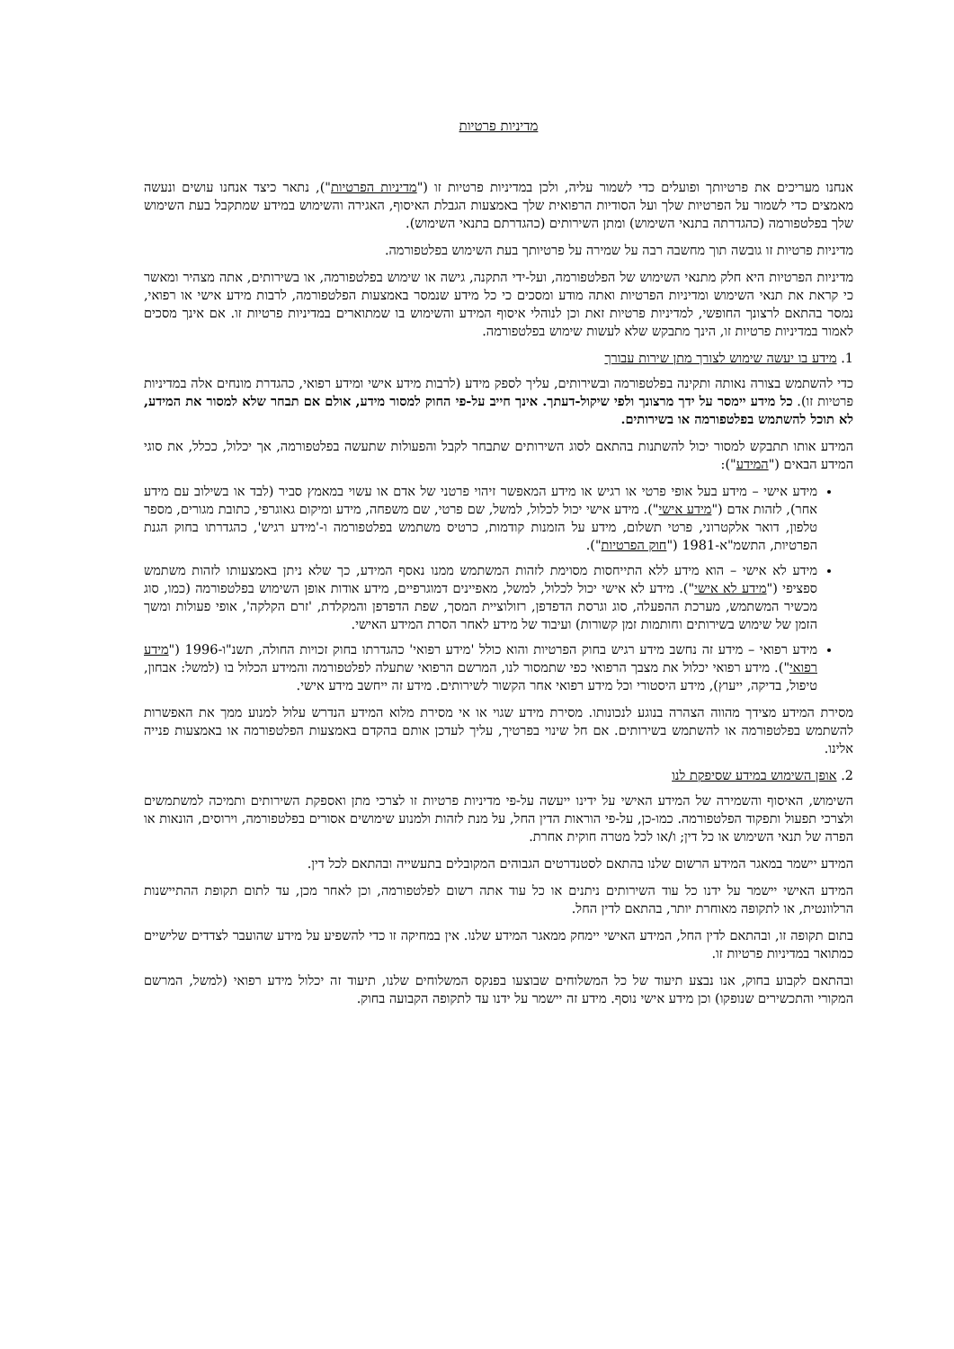מדיניות פרטיות
אנחנו מעריכים את פרטיותך ופועלים כדי לשמור עליה, ולכן במדיניות פרטיות זו ("מדיניות הפרטיות"), נתאר כיצד אנחנו עושים ונעשה מאמצים כדי לשמור על הפרטיות שלך ועל הסודיות הרפואית שלך באמצעות הגבלת האיסוף, האגירה והשימוש במידע שמתקבל בעת השימוש שלך בפלטפורמה (כהגדרתה בתנאי השימוש) ומתן השירותים (כהגדרתם בתנאי השימוש).
מדיניות פרטיות זו גובשה תוך מחשבה רבה על שמירה על פרטיותך בעת השימוש בפלטפורמה.
מדיניות הפרטיות היא חלק מתנאי השימוש של הפלטפורמה, ועל-ידי התקנה, גישה או שימוש בפלטפורמה, או בשירותים, אתה מצהיר ומאשר כי קראת את תנאי השימוש ומדיניות הפרטיות ואתה מודע ומסכים כי כל מידע שנמסר באמצעות הפלטפורמה, לרבות מידע אישי או רפואי, נמסר בהתאם לרצונך החופשי, למדיניות פרטיות זאת וכן לנוהלי איסוף המידע והשימוש בו שמתוארים במדיניות פרטיות זו. אם אינך מסכים לאמור במדיניות פרטיות זו, הינך מתבקש שלא לעשות שימוש בפלטפורמה.
1. מידע בו יעשה שימוש לצורך מתן שירות עבורך
כדי להשתמש בצורה נאותה ותקינה בפלטפורמה ובשירותים, עליך לספק מידע (לרבות מידע אישי ומידע רפואי, כהגדרת מונחים אלה במדיניות פרטיות זו). כל מידע יימסר על ידך מרצונך ולפי שיקול-דעתך. אינך חייב על-פי החוק למסור מידע, אולם אם תבחר שלא למסור את המידע, לא תוכל להשתמש בפלטפורמה או בשירותים.
המידע אותו תתבקש למסור יכול להשתנות בהתאם לסוג השירותים שתבחר לקבל והפעולות שתעשה בפלטפורמה, אך יכלול, ככלל, את סוגי המידע הבאים ("המידע"):
מידע אישי – מידע בעל אופי פרטי או רגיש או מידע המאפשר זיהוי פרטני של אדם או עשוי במאמץ סביר (לבד או בשילוב עם מידע אחר), לזהות אדם ("מידע אישי"). מידע אישי יכול לכלול, למשל, שם פרטי, שם משפחה, מידע ומיקום גאוגרפי, כתובת מגורים, מספר טלפון, דואר אלקטרוני, פרטי תשלום, מידע על הזמנות קודמות, כרטיס משתמש בפלטפורמה ו-'מידע רגיש', כהגדרתו בחוק הגנת הפרטיות, התשמ"א-1981 ("חוק הפרטיות").
מידע לא אישי – הוא מידע ללא התייחסות מסוימת לזהות המשתמש ממנו נאסף המידע, כך שלא ניתן באמצעותו לזהות משתמש ספציפי ("מידע לא אישי"). מידע לא אישי יכול לכלול, למשל, מאפיינים דמוגרפיים, מידע אודות אופן השימוש בפלטפורמה (כמו, סוג מכשיר המשתמש, מערכת ההפעלה, סוג וגרסת הדפדפן, רזולוציית המסך, שפת הדפדפן והמקלדת, 'זרם הקלקה', אופי פעולות ומשך הזמן של שימוש בשירותים וחותמות זמן קשורות) ועיבוד של מידע לאחר הסרת המידע האישי.
מידע רפואי – מידע זה נחשב מידע רגיש בחוק הפרטיות והוא כולל 'מידע רפואי' כהגדרתו בחוק זכויות החולה, תשנ"ו-1996 ("מידע רפואי"). מידע רפואי יכלול את מצבך הרפואי כפי שתמסור לנו, המרשם הרפואי שתעלה לפלטפורמה והמידע הכלול בו (למשל: אבחון, טיפול, בדיקה, ייעוץ), מידע היסטורי וכל מידע רפואי אחר הקשור לשירותים. מידע זה ייחשב מידע אישי.
מסירת המידע מצידך מהווה הצהרה בנוגע לנכונותו. מסירת מידע שגוי או אי מסירת מלוא המידע הנדרש עלול למנוע ממך את האפשרות להשתמש בפלטפורמה או להשתמש בשירותים. אם חל שינוי בפרטיך, עליך לעדכן אותם בהקדם באמצעות הפלטפורמה או באמצעות פנייה אלינו.
2. אופן השימוש במידע שסיפקת לנו
השימוש, האיסוף והשמירה של המידע האישי על ידינו ייעשה על-פי מדיניות פרטיות זו לצרכי מתן ואספקת השירותים ותמיכה למשתמשים ולצרכי תפעול ותפקוד הפלטפורמה. כמו-כן, על-פי הוראות הדין החל, על מנת לזהות ולמנוע שימושים אסורים בפלטפורמה, וירוסים, הונאות או הפרה של תנאי השימוש או כל דין; ו/או לכל מטרה חוקית אחרת.
המידע יישמר במאגר המידע הרשום שלנו בהתאם לסטנדרטים הגבוהים המקובלים בתעשייה ובהתאם לכל דין.
המידע האישי יישמר על ידנו כל עוד השירותים ניתנים או כל עוד אתה רשום לפלטפורמה, וכן לאחר מכן, עד לתום תקופת ההתיישנות הרלוונטית, או לתקופה מאוחרת יותר, בהתאם לדין החל.
בתום תקופה זו, ובהתאם לדין החל, המידע האישי יימחק ממאגר המידע שלנו. אין במחיקה זו כדי להשפיע על מידע שהועבר לצדדים שלישיים כמתואר במדיניות פרטיות זו.
ובהתאם לקבוע בחוק, אנו נבצע תיעוד של כל המשלוחים שבוצעו בפנקס המשלוחים שלנו, תיעוד זה יכלול מידע רפואי (למשל, המרשם המקורי והתכשירים שנופקו) וכן מידע אישי נוסף. מידע זה יישמר על ידנו עד לתקופה הקבועה בחוק.